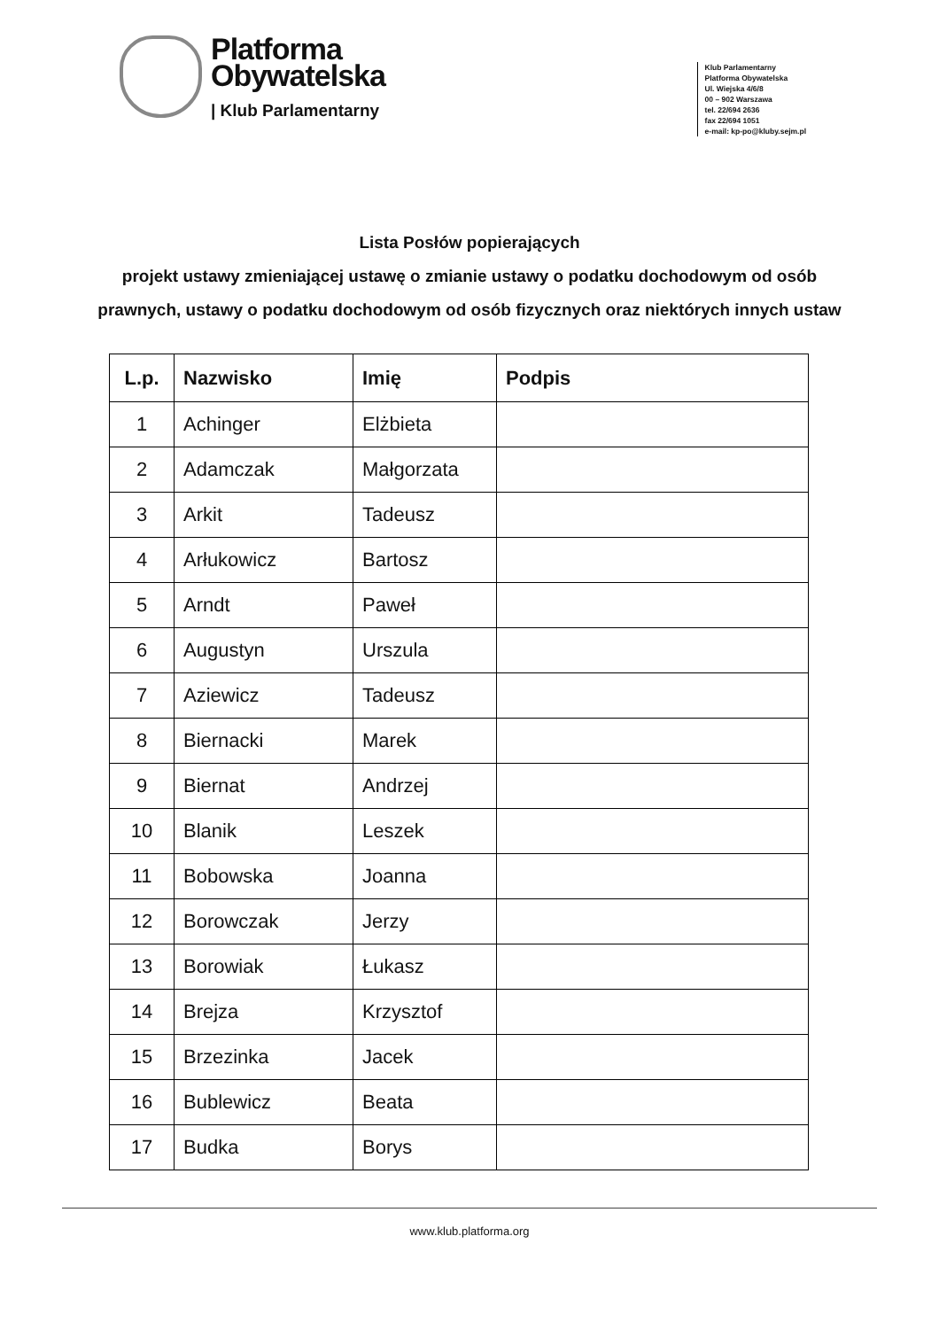Platforma
Obywatelska
| Klub Parlamentarny
Klub Parlamentarny
Platforma Obywatelska
Ul. Wiejska 4/6/8
00 – 902 Warszawa
tel. 22/694 2636
fax 22/694 1051
e-mail: kp-po@kluby.sejm.pl
Lista Posłów popierających
projekt ustawy zmieniającej ustawę o zmianie ustawy o podatku dochodowym od osób prawnych, ustawy o podatku dochodowym od osób fizycznych oraz niektórych innych ustaw
| L.p. | Nazwisko | Imię | Podpis |
| --- | --- | --- | --- |
| 1 | Achinger | Elżbieta | |
| 2 | Adamczak | Małgorzata | |
| 3 | Arkit | Tadeusz | |
| 4 | Arłukowicz | Bartosz | |
| 5 | Arndt | Paweł | |
| 6 | Augustyn | Urszula | |
| 7 | Aziewicz | Tadeusz | |
| 8 | Biernacki | Marek | |
| 9 | Biernat | Andrzej | |
| 10 | Blanik | Leszek | |
| 11 | Bobowska | Joanna | |
| 12 | Borowczak | Jerzy | |
| 13 | Borowiak | Łukasz | |
| 14 | Brejza | Krzysztof | |
| 15 | Brzezinka | Jacek | |
| 16 | Bublewicz | Beata | |
| 17 | Budka | Borys | |
www.klub.platforma.org